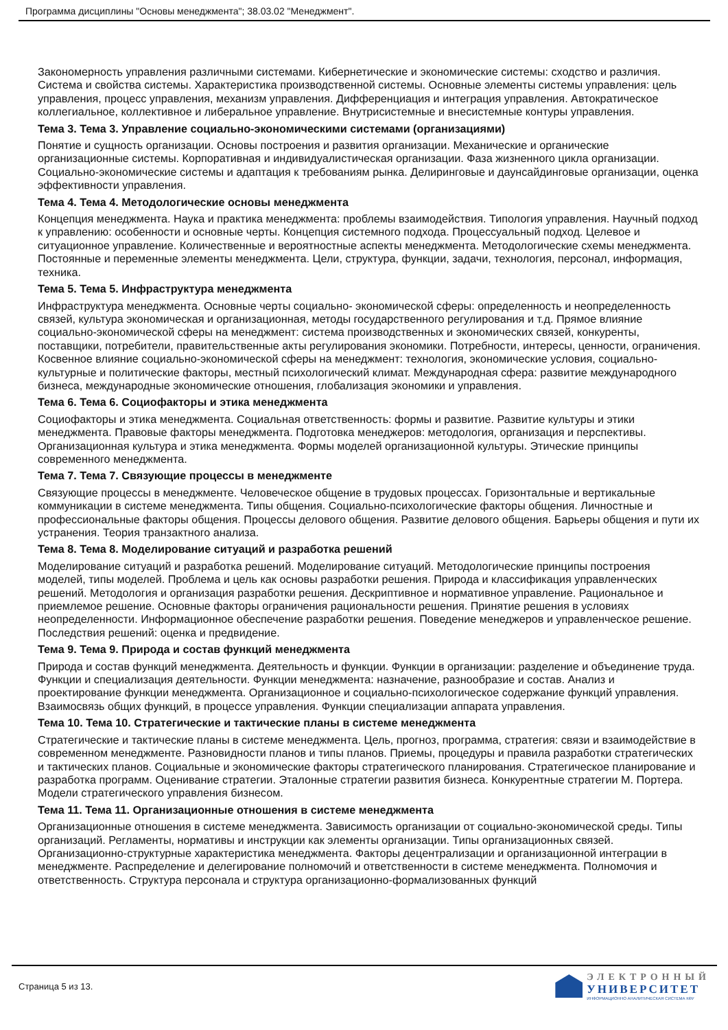Программа дисциплины "Основы менеджмента"; 38.03.02 "Менеджмент".
Закономерность управления различными системами. Кибернетические и экономические системы: сходство и различия. Система и свойства системы. Характеристика производственной системы. Основные элементы системы управления: цель управления, процесс управления, механизм управления. Дифференциация и интеграция управления. Автократическое коллегиальное, коллективное и либеральное управление. Внутрисистемные и внесистемные контуры управления.
Тема 3. Тема 3. Управление социально-экономическими системами (организациями)
Понятие и сущность организации. Основы построения и развития организации. Механические и органические организационные системы. Корпоративная и индивидуалистическая организации. Фаза жизненного цикла организации. Социально-экономические системы и адаптация к требованиям рынка. Делиринговые и даунсайдинговые организации, оценка эффективности управления.
Тема 4. Тема 4. Методологические основы менеджмента
Концепция менеджмента. Наука и практика менеджмента: проблемы взаимодействия. Типология управления. Научный подход к управлению: особенности и основные черты. Концепция системного подхода. Процессуальный подход. Целевое и ситуационное управление. Количественные и вероятностные аспекты менеджмента. Методологические схемы менеджмента. Постоянные и переменные элементы менеджмента. Цели, структура, функции, задачи, технология, персонал, информация, техника.
Тема 5. Тема 5. Инфраструктура менеджмента
Инфраструктура менеджмента. Основные черты социально- экономической сферы: определенность и неопределенность связей, культура экономическая и организационная, методы государственного регулирования и т.д. Прямое влияние социально-экономической сферы на менеджмент: система производственных и экономических связей, конкуренты, поставщики, потребители, правительственные акты регулирования экономики. Потребности, интересы, ценности, ограничения. Косвенное влияние социально-экономической сферы на менеджмент: технология, экономические условия, социально-культурные и политические факторы, местный психологический климат. Международная сфера: развитие международного бизнеса, международные экономические отношения, глобализация экономики и управления.
Тема 6. Тема 6. Социофакторы и этика менеджмента
Социофакторы и этика менеджмента. Социальная ответственность: формы и развитие. Развитие культуры и этики менеджмента. Правовые факторы менеджмента. Подготовка менеджеров: методология, организация и перспективы. Организационная культура и этика менеджмента. Формы моделей организационной культуры. Этические принципы современного менеджмента.
Тема 7. Тема 7. Связующие процессы в менеджменте
Связующие процессы в менеджменте. Человеческое общение в трудовых процессах. Горизонтальные и вертикальные коммуникации в системе менеджмента. Типы общения. Социально-психологические факторы общения. Личностные и профессиональные факторы общения. Процессы делового общения. Развитие делового общения. Барьеры общения и пути их устранения. Теория транзактного анализа.
Тема 8. Тема 8. Моделирование ситуаций и разработка решений
Моделирование ситуаций и разработка решений. Моделирование ситуаций. Методологические принципы построения моделей, типы моделей. Проблема и цель как основы разработки решения. Природа и классификация управленческих решений. Методология и организация разработки решения. Дескриптивное и нормативное управление. Рациональное и приемлемое решение. Основные факторы ограничения рациональности решения. Принятие решения в условиях неопределенности. Информационное обеспечение разработки решения. Поведение менеджеров и управленческое решение. Последствия решений: оценка и предвидение.
Тема 9. Тема 9. Природа и состав функций менеджмента
Природа и состав функций менеджмента. Деятельность и функции. Функции в организации: разделение и объединение труда. Функции и специализация деятельности. Функции менеджмента: назначение, разнообразие и состав. Анализ и проектирование функции менеджмента. Организационное и социально-психологическое содержание функций управления. Взаимосвязь общих функций, в процессе управления. Функции специализации аппарата управления.
Тема 10. Тема 10. Стратегические и тактические планы в системе менеджмента
Стратегические и тактические планы в системе менеджмента. Цель, прогноз, программа, стратегия: связи и взаимодействие в современном менеджменте. Разновидности планов и типы планов. Приемы, процедуры и правила разработки стратегических и тактических планов. Социальные и экономические факторы стратегического планирования. Стратегическое планирование и разработка программ. Оценивание стратегии. Эталонные стратегии развития бизнеса. Конкурентные стратегии М. Портера. Модели стратегического управления бизнесом.
Тема 11. Тема 11. Организационные отношения в системе менеджмента
Организационные отношения в системе менеджмента. Зависимость организации от социально-экономической среды. Типы организаций. Регламенты, нормативы и инструкции как элементы организации. Типы организационных связей. Организационно-структурные характеристика менеджмента. Факторы децентрализации и организационной интеграции в менеджменте. Распределение и делегирование полномочий и ответственности в системе менеджмента. Полномочия и ответственность. Структура персонала и структура организационно-формализованных функций
Страница 5 из 13.
ЭЛЕКТРОННЫЙ
УНИВЕРСИТЕТ
ИНФОРМАЦИОННО АНАЛИТИЧЕСКАЯ СИСТЕМА КФУ